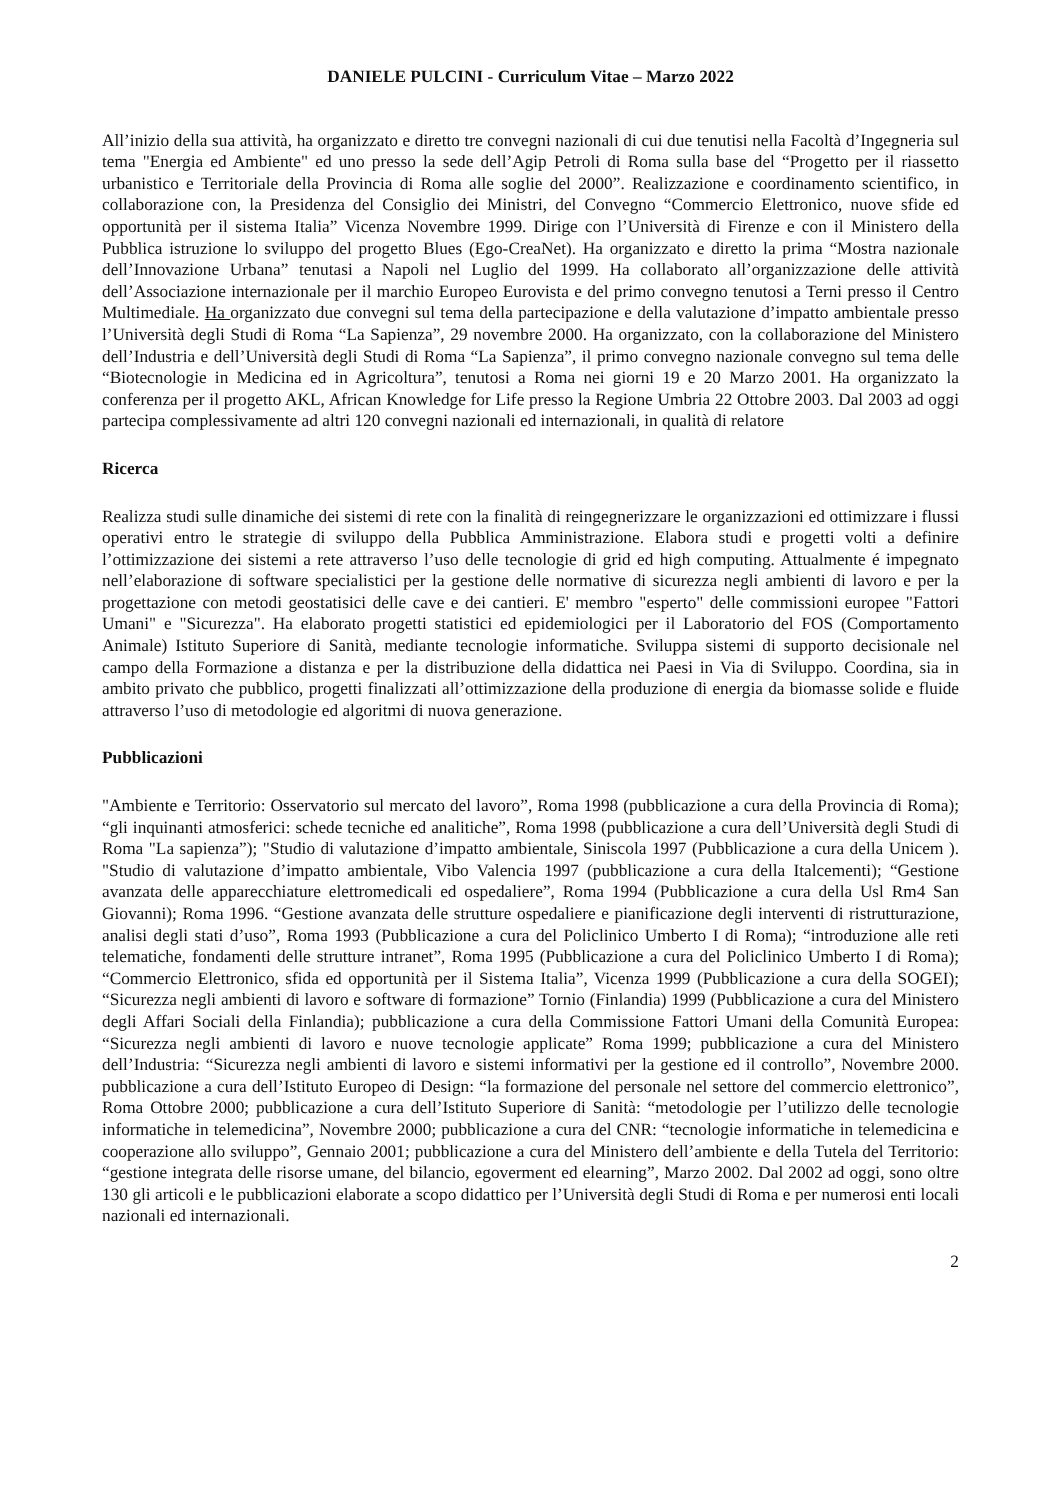DANIELE PULCINI - Curriculum Vitae – Marzo 2022
All’inizio della sua attività, ha organizzato e diretto tre convegni nazionali di cui due tenutisi nella Facoltà d’Ingegneria sul tema "Energia ed Ambiente" ed uno presso la sede dell’Agip Petroli di Roma sulla base del “Progetto per il riassetto urbanistico e Territoriale della Provincia di Roma alle soglie del 2000”. Realizzazione e coordinamento scientifico, in collaborazione con, la Presidenza del Consiglio dei Ministri, del Convegno “Commercio Elettronico, nuove sfide ed opportunità per il sistema Italia” Vicenza Novembre 1999. Dirige con l’Università di Firenze e con il Ministero della Pubblica istruzione lo sviluppo del progetto Blues (Ego-CreaNet). Ha organizzato e diretto la prima “Mostra nazionale dell’Innovazione Urbana” tenutasi a Napoli nel Luglio del 1999. Ha collaborato all’organizzazione delle attività dell’Associazione internazionale per il marchio Europeo Eurovista e del primo convegno tenutosi a Terni presso il Centro Multimediale. Ha organizzato due convegni sul tema della partecipazione e della valutazione d’impatto ambientale presso l’Università degli Studi di Roma “La Sapienza”, 29 novembre 2000. Ha organizzato, con la collaborazione del Ministero dell’Industria e dell’Università degli Studi di Roma “La Sapienza”, il primo convegno nazionale convegno sul tema delle “Biotecnologie in Medicina ed in Agricoltura”, tenutosi a Roma nei giorni 19 e 20 Marzo 2001. Ha organizzato la conferenza per il progetto AKL, African Knowledge for Life presso la Regione Umbria 22 Ottobre 2003. Dal 2003 ad oggi partecipa complessivamente ad altri 120 convegni nazionali ed internazionali, in qualità di relatore
Ricerca
Realizza studi sulle dinamiche dei sistemi di rete con la finalità di reingegnerizzare le organizzazioni ed ottimizzare i flussi operativi entro le strategie di sviluppo della Pubblica Amministrazione. Elabora studi e progetti volti a definire l’ottimizzazione dei sistemi a rete attraverso l’uso delle tecnologie di grid ed high computing. Attualmente é impegnato nell’elaborazione di software specialistici per la gestione delle normative di sicurezza negli ambienti di lavoro e per la progettazione con metodi geostatisici delle cave e dei cantieri. E' membro "esperto" delle commissioni europee "Fattori Umani" e "Sicurezza". Ha elaborato progetti statistici ed epidemiologici per il Laboratorio del FOS (Comportamento Animale) Istituto Superiore di Sanità, mediante tecnologie informatiche. Sviluppa sistemi di supporto decisionale nel campo della Formazione a distanza e per la distribuzione della didattica nei Paesi in Via di Sviluppo. Coordina, sia in ambito privato che pubblico, progetti finalizzati all’ottimizzazione della produzione di energia da biomasse solide e fluide attraverso l’uso di metodologie ed algoritmi di nuova generazione.
Pubblicazioni
"Ambiente e Territorio: Osservatorio sul mercato del lavoro”, Roma 1998 (pubblicazione a cura della Provincia di Roma); “gli inquinanti atmosferici: schede tecniche ed analitiche”, Roma 1998 (pubblicazione a cura dell’Università degli Studi di Roma "La sapienza”); "Studio di valutazione d’impatto ambientale, Siniscola 1997 (Pubblicazione a cura della Unicem ). "Studio di valutazione d’impatto ambientale, Vibo Valencia 1997 (pubblicazione a cura della Italcementi); “Gestione avanzata delle apparecchiature elettromedicali ed ospedaliere”, Roma 1994 (Pubblicazione a cura della Usl Rm4 San Giovanni); Roma 1996. “Gestione avanzata delle strutture ospedaliere e pianificazione degli interventi di ristrutturazione, analisi degli stati d’uso”, Roma 1993 (Pubblicazione a cura del Policlinico Umberto I di Roma); “introduzione alle reti telematiche, fondamenti delle strutture intranet”, Roma 1995 (Pubblicazione a cura del Policlinico Umberto I di Roma); “Commercio Elettronico, sfida ed opportunità per il Sistema Italia”, Vicenza 1999 (Pubblicazione a cura della SOGEI); “Sicurezza negli ambienti di lavoro e software di formazione” Tornio (Finlandia) 1999 (Pubblicazione a cura del Ministero degli Affari Sociali della Finlandia); pubblicazione a cura della Commissione Fattori Umani della Comunità Europea: “Sicurezza negli ambienti di lavoro e nuove tecnologie applicate” Roma 1999; pubblicazione a cura del Ministero dell’Industria: “Sicurezza negli ambienti di lavoro e sistemi informativi per la gestione ed il controllo”, Novembre 2000. pubblicazione a cura dell’Istituto Europeo di Design: “la formazione del personale nel settore del commercio elettronico”, Roma Ottobre 2000; pubblicazione a cura dell’Istituto Superiore di Sanità: “metodologie per l’utilizzo delle tecnologie informatiche in telemedicina”, Novembre 2000; pubblicazione a cura del CNR: “tecnologie informatiche in telemedicina e cooperazione allo sviluppo”, Gennaio 2001; pubblicazione a cura del Ministero dell’ambiente e della Tutela del Territorio: “gestione integrata delle risorse umane, del bilancio, egoverment ed elearning”, Marzo 2002. Dal 2002 ad oggi, sono oltre 130 gli articoli e le pubblicazioni elaborate a scopo didattico per l’Università degli Studi di Roma e per numerosi enti locali nazionali ed internazionali.
2